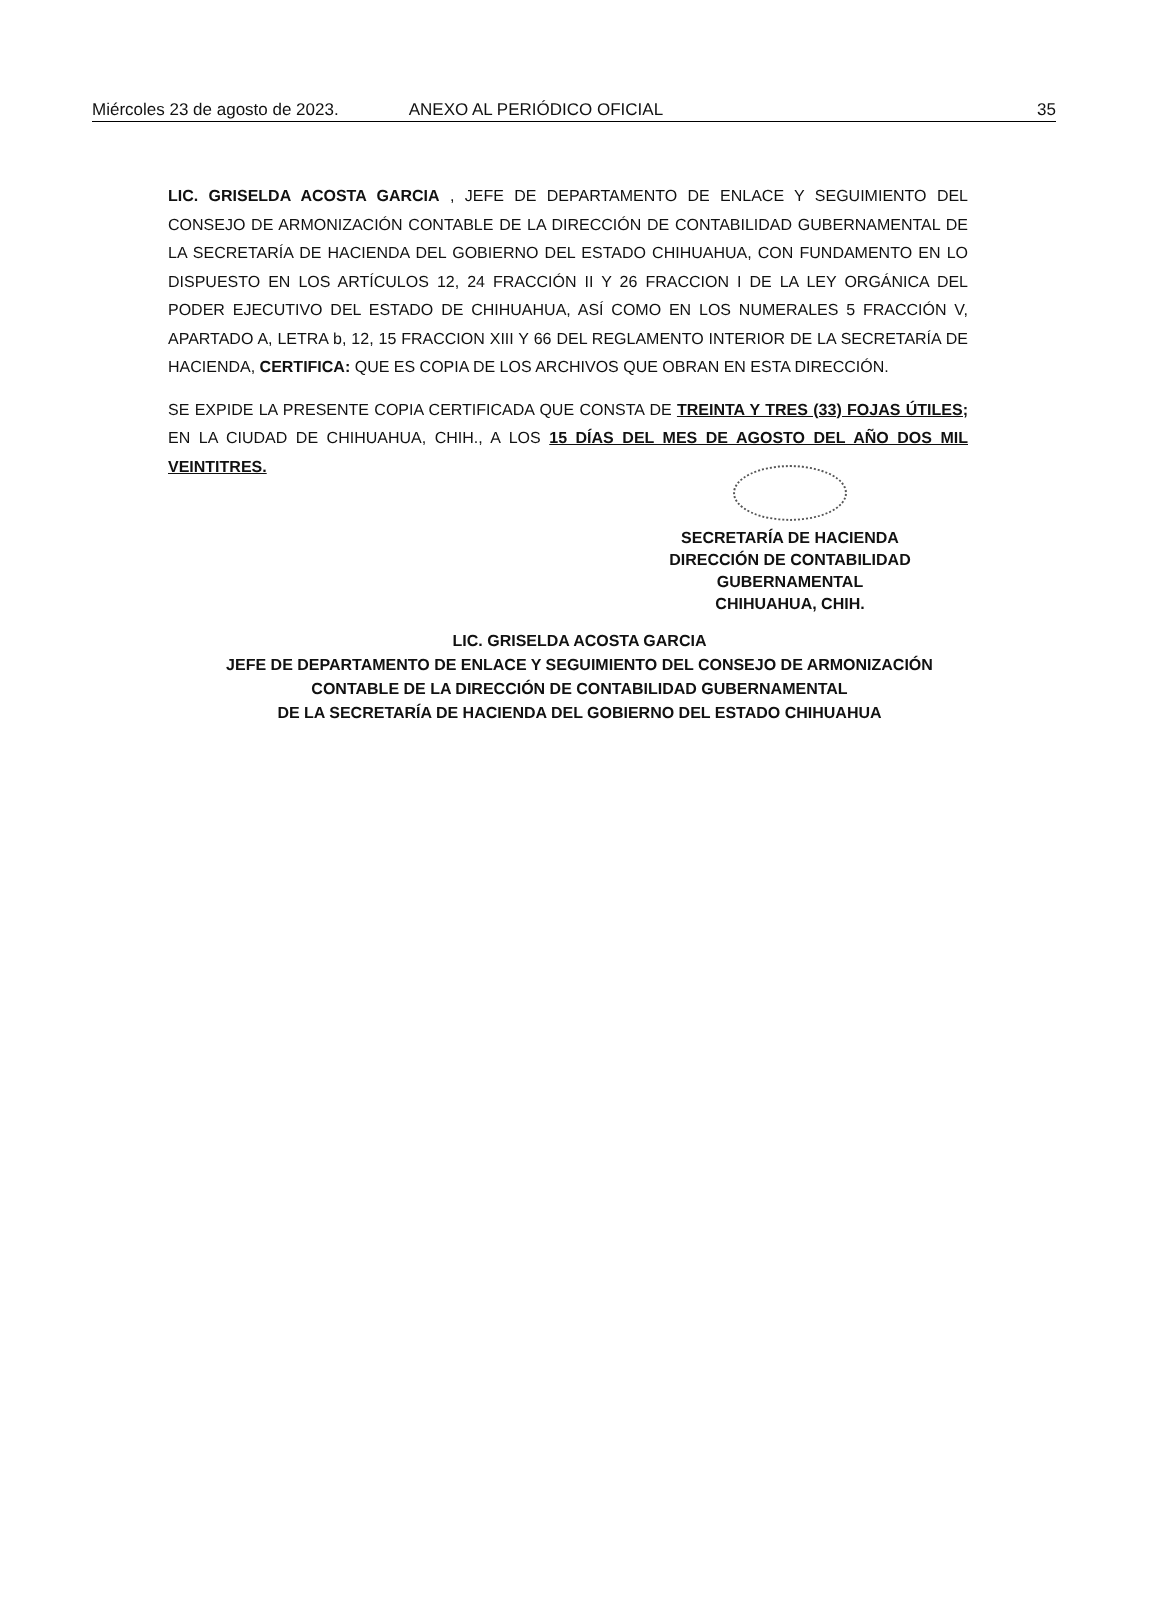Miércoles 23 de agosto de 2023. ANEXO AL PERIÓDICO OFICIAL 35
LIC. GRISELDA ACOSTA GARCIA , JEFE DE DEPARTAMENTO DE ENLACE Y SEGUIMIENTO DEL CONSEJO DE ARMONIZACIÓN CONTABLE DE LA DIRECCIÓN DE CONTABILIDAD GUBERNAMENTAL DE LA SECRETARÍA DE HACIENDA DEL GOBIERNO DEL ESTADO CHIHUAHUA, CON FUNDAMENTO EN LO DISPUESTO EN LOS ARTÍCULOS 12, 24 FRACCIÓN II Y 26 FRACCION I DE LA LEY ORGÁNICA DEL PODER EJECUTIVO DEL ESTADO DE CHIHUAHUA, ASÍ COMO EN LOS NUMERALES 5 FRACCIÓN V, APARTADO A, LETRA b, 12, 15 FRACCION XIII Y 66 DEL REGLAMENTO INTERIOR DE LA SECRETARÍA DE HACIENDA, CERTIFICA: QUE ES COPIA DE LOS ARCHIVOS QUE OBRAN EN ESTA DIRECCIÓN.
SE EXPIDE LA PRESENTE COPIA CERTIFICADA QUE CONSTA DE TREINTA Y TRES (33) FOJAS ÚTILES; EN LA CIUDAD DE CHIHUAHUA, CHIH., A LOS 15 DÍAS DEL MES DE AGOSTO DEL AÑO DOS MIL VEINTITRES.
SECRETARÍA DE HACIENDA
DIRECCIÓN DE CONTABILIDAD GUBERNAMENTAL
CHIHUAHUA, CHIH.
LIC. GRISELDA ACOSTA GARCIA
JEFE DE DEPARTAMENTO DE ENLACE Y SEGUIMIENTO DEL CONSEJO DE ARMONIZACIÓN
CONTABLE DE LA DIRECCIÓN DE CONTABILIDAD GUBERNAMENTAL
DE LA SECRETARÍA DE HACIENDA DEL GOBIERNO DEL ESTADO CHIHUAHUA